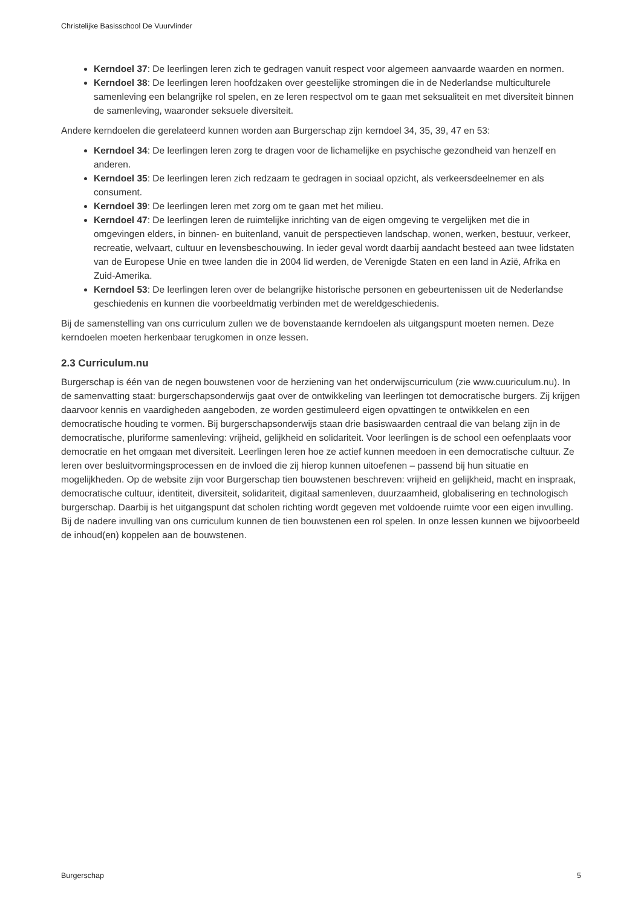Christelijke Basisschool De Vuurvlinder
Kerndoel 37: De leerlingen leren zich te gedragen vanuit respect voor algemeen aanvaarde waarden en normen.
Kerndoel 38: De leerlingen leren hoofdzaken over geestelijke stromingen die in de Nederlandse multiculturele samenleving een belangrijke rol spelen, en ze leren respectvol om te gaan met seksualiteit en met diversiteit binnen de samenleving, waaronder seksuele diversiteit.
Andere kerndoelen die gerelateerd kunnen worden aan Burgerschap zijn kerndoel 34, 35, 39, 47 en 53:
Kerndoel 34: De leerlingen leren zorg te dragen voor de lichamelijke en psychische gezondheid van henzelf en anderen.
Kerndoel 35: De leerlingen leren zich redzaam te gedragen in sociaal opzicht, als verkeersdeelnemer en als consument.
Kerndoel 39: De leerlingen leren met zorg om te gaan met het milieu.
Kerndoel 47: De leerlingen leren de ruimtelijke inrichting van de eigen omgeving te vergelijken met die in omgevingen elders, in binnen- en buitenland, vanuit de perspectieven landschap, wonen, werken, bestuur, verkeer, recreatie, welvaart, cultuur en levensbeschouwing. In ieder geval wordt daarbij aandacht besteed aan twee lidstaten van de Europese Unie en twee landen die in 2004 lid werden, de Verenigde Staten en een land in Azië, Afrika en Zuid-Amerika.
Kerndoel 53: De leerlingen leren over de belangrijke historische personen en gebeurtenissen uit de Nederlandse geschiedenis en kunnen die voorbeeldmatig verbinden met de wereldgeschiedenis.
Bij de samenstelling van ons curriculum zullen we de bovenstaande kerndoelen als uitgangspunt moeten nemen. Deze kerndoelen moeten herkenbaar terugkomen in onze lessen.
2.3 Curriculum.nu
Burgerschap is één van de negen bouwstenen voor de herziening van het onderwijscurriculum (zie www.cuuriculum.nu). In de samenvatting staat: burgerschapsonderwijs gaat over de ontwikkeling van leerlingen tot democratische burgers. Zij krijgen daarvoor kennis en vaardigheden aangeboden, ze worden gestimuleerd eigen opvattingen te ontwikkelen en een democratische houding te vormen. Bij burgerschapsonderwijs staan drie basiswaarden centraal die van belang zijn in de democratische, pluriforme samenleving: vrijheid, gelijkheid en solidariteit. Voor leerlingen is de school een oefenplaats voor democratie en het omgaan met diversiteit. Leerlingen leren hoe ze actief kunnen meedoen in een democratische cultuur. Ze leren over besluitvormingsprocessen en de invloed die zij hierop kunnen uitoefenen – passend bij hun situatie en mogelijkheden. Op de website zijn voor Burgerschap tien bouwstenen beschreven: vrijheid en gelijkheid, macht en inspraak, democratische cultuur, identiteit, diversiteit, solidariteit, digitaal samenleven, duurzaamheid, globalisering en technologisch burgerschap. Daarbij is het uitgangspunt dat scholen richting wordt gegeven met voldoende ruimte voor een eigen invulling. Bij de nadere invulling van ons curriculum kunnen de tien bouwstenen een rol spelen. In onze lessen kunnen we bijvoorbeeld de inhoud(en) koppelen aan de bouwstenen.
Burgerschap 5